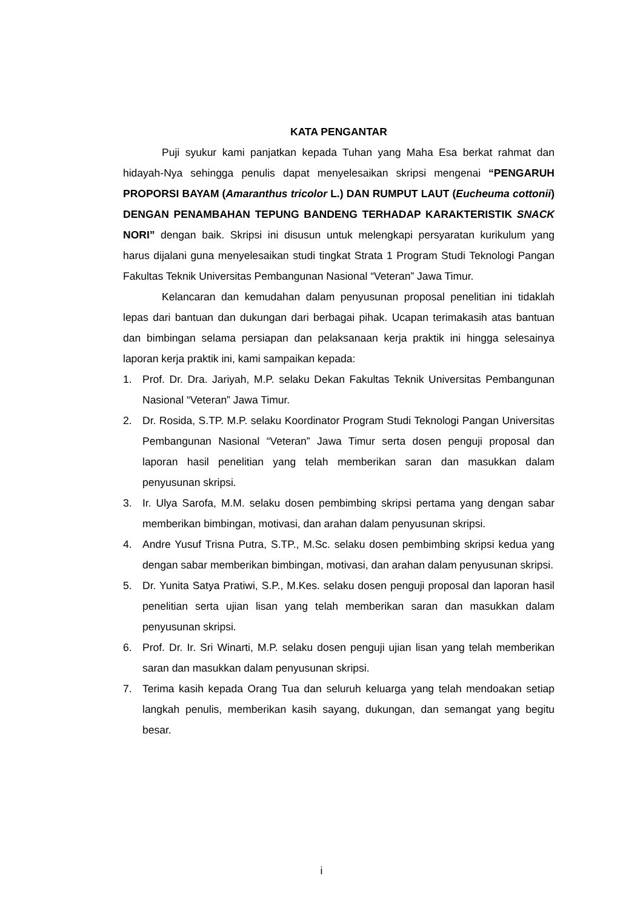KATA PENGANTAR
Puji syukur kami panjatkan kepada Tuhan yang Maha Esa berkat rahmat dan hidayah-Nya sehingga penulis dapat menyelesaikan skripsi mengenai “PENGARUH PROPORSI BAYAM (Amaranthus tricolor L.) DAN RUMPUT LAUT (Eucheuma cottonii) DENGAN PENAMBAHAN TEPUNG BANDENG TERHADAP KARAKTERISTIK SNACK NORI” dengan baik. Skripsi ini disusun untuk melengkapi persyaratan kurikulum yang harus dijalani guna menyelesaikan studi tingkat Strata 1 Program Studi Teknologi Pangan Fakultas Teknik Universitas Pembangunan Nasional “Veteran” Jawa Timur.
Kelancaran dan kemudahan dalam penyusunan proposal penelitian ini tidaklah lepas dari bantuan dan dukungan dari berbagai pihak. Ucapan terimakasih atas bantuan dan bimbingan selama persiapan dan pelaksanaan kerja praktik ini hingga selesainya laporan kerja praktik ini, kami sampaikan kepada:
1. Prof. Dr. Dra. Jariyah, M.P. selaku Dekan Fakultas Teknik Universitas Pembangunan Nasional “Veteran” Jawa Timur.
2. Dr. Rosida, S.TP. M.P. selaku Koordinator Program Studi Teknologi Pangan Universitas Pembangunan Nasional “Veteran” Jawa Timur serta dosen penguji proposal dan laporan hasil penelitian yang telah memberikan saran dan masukkan dalam penyusunan skripsi.
3. Ir. Ulya Sarofa, M.M. selaku dosen pembimbing skripsi pertama yang dengan sabar memberikan bimbingan, motivasi, dan arahan dalam penyusunan skripsi.
4. Andre Yusuf Trisna Putra, S.TP., M.Sc. selaku dosen pembimbing skripsi kedua yang dengan sabar memberikan bimbingan, motivasi, dan arahan dalam penyusunan skripsi.
5. Dr. Yunita Satya Pratiwi, S.P., M.Kes. selaku dosen penguji proposal dan laporan hasil penelitian serta ujian lisan yang telah memberikan saran dan masukkan dalam penyusunan skripsi.
6. Prof. Dr. Ir. Sri Winarti, M.P. selaku dosen penguji ujian lisan yang telah memberikan saran dan masukkan dalam penyusunan skripsi.
7. Terima kasih kepada Orang Tua dan seluruh keluarga yang telah mendoakan setiap langkah penulis, memberikan kasih sayang, dukungan, dan semangat yang begitu besar.
i